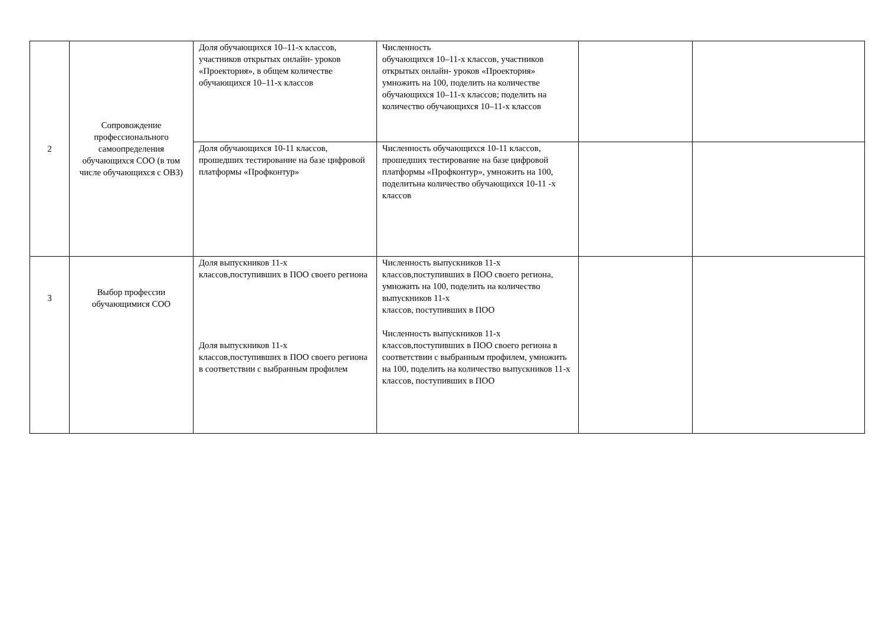| 2 | Сопровождение профессионального самоопределения обучающихся СОО (в том числе обучающихся с ОВЗ) | Доля обучающихся 10–11-х классов, участников открытых онлайн- уроков «Проектория», в общем количестве обучающихся 10–11-х классов | Численность обучающихся 10–11-х классов, участников открытых онлайн- уроков «Проектория» умножить на 100, поделить на количестве обучающихся 10–11-х классов; поделить на количество обучающихся 10–11-х классов | | |
| | | Доля обучающихся 10-11 классов, прошедших тестирование на базе цифровой платформы «Профконтур» | Численность обучающихся 10-11 классов, прошедших тестирование на базе цифровой платформы «Профконтур», умножить на 100, поделитьна количество обучающихся 10-11 -х классов | | |
| 3 | Выбор профессии обучающимися СОО | Доля выпускников 11-х классов,поступивших в ПОО своего региона Доля выпускников 11-х классов,поступивших в ПОО своего региона в соответствии с выбранным профилем | Численность выпускников 11-х классов,поступивших в ПОО своего региона, умножить на 100, поделить на количество выпускников 11-х классов, поступивших в ПОО Численность выпускников 11-х классов,поступивших в ПОО своего региона в соответствии с выбранным профилем, умножить на 100, поделить на количество выпускников 11-х классов, поступивших в ПОО | | |